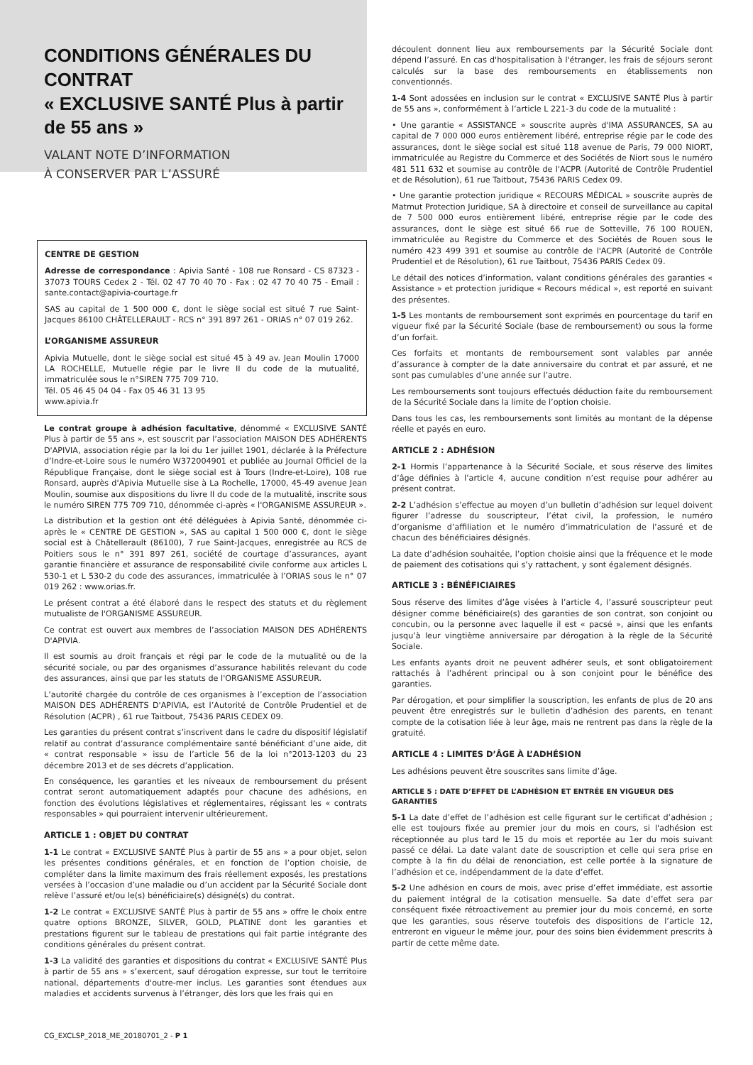CONDITIONS GÉNÉRALES DU CONTRAT
« EXCLUSIVE SANTÉ Plus à partir de 55 ans »
VALANT NOTE D’INFORMATION
À CONSERVER PAR L’ASSURÉ
CENTRE DE GESTION
Adresse de correspondance : Apivia Santé - 108 rue Ronsard - CS 87323 - 37073 TOURS Cedex 2 - Tél. 02 47 70 40 70 - Fax : 02 47 70 40 75 - Email : sante.contact@apivia-courtage.fr
SAS au capital de 1 500 000 €, dont le siège social est situé 7 rue Saint-Jacques 86100 CHÂTELLERAULT - RCS n° 391 897 261 - ORIAS n° 07 019 262.
L’ORGANISME ASSUREUR
Apivia Mutuelle, dont le siège social est situé 45 à 49 av. Jean Moulin 17000 LA ROCHELLE, Mutuelle régie par le livre II du code de la mutualité, immatriculée sous le n°SIREN 775 709 710.
Tél. 05 46 45 04 04 - Fax 05 46 31 13 95
www.apivia.fr
Le contrat groupe à adhésion facultative, dénommé « EXCLUSIVE SANTÉ Plus à partir de 55 ans », est souscrit par l’association MAISON DES ADHÉRENTS D'APIVIA, association régie par la loi du 1er juillet 1901, déclarée à la Préfecture d’Indre-et-Loire sous le numéro W372004901 et publiée au Journal Officiel de la République Française, dont le siège social est à Tours (Indre-et-Loire), 108 rue Ronsard, auprès d'Apivia Mutuelle sise à La Rochelle, 17000, 45-49 avenue Jean Moulin, soumise aux dispositions du livre II du code de la mutualité, inscrite sous le numéro SIREN 775 709 710, dénommée ci-après « l'ORGANISME ASSUREUR ».
La distribution et la gestion ont été déléguées à Apivia Santé, dénommée ci-après le « CENTRE DE GESTION », SAS au capital 1 500 000 €, dont le siège social est à Châtellerault (86100), 7 rue Saint-Jacques, enregistrée au RCS de Poitiers sous le n° 391 897 261, société de courtage d’assurances, ayant garantie financière et assurance de responsabilité civile conforme aux articles L 530-1 et L 530-2 du code des assurances, immatriculée à l’ORIAS sous le n° 07 019 262 : www.orias.fr.
Le présent contrat a été élaboré dans le respect des statuts et du règlement mutualiste de l'ORGANISME ASSUREUR.
Ce contrat est ouvert aux membres de l’association MAISON DES ADHÉRENTS D'APIVIA.
Il est soumis au droit français et régi par le code de la mutualité ou de la sécurité sociale, ou par des organismes d’assurance habilités relevant du code des assurances, ainsi que par les statuts de l'ORGANISME ASSUREUR.
L’autorité chargée du contrôle de ces organismes à l’exception de l’association MAISON DES ADHÉRENTS D'APIVIA, est l’Autorité de Contrôle Prudentiel et de Résolution (ACPR) , 61 rue Taitbout, 75436 PARIS CEDEX 09.
Les garanties du présent contrat s’inscrivent dans le cadre du dispositif législatif relatif au contrat d’assurance complémentaire santé bénéficiant d’une aide, dit « contrat responsable » issu de l’article 56 de la loi n°2013-1203 du 23 décembre 2013 et de ses décrets d’application.
En conséquence, les garanties et les niveaux de remboursement du présent contrat seront automatiquement adaptés pour chacune des adhésions, en fonction des évolutions législatives et réglementaires, régissant les « contrats responsables » qui pourraient intervenir ultérieurement.
ARTICLE 1 : OBJET DU CONTRAT
1-1 Le contrat « EXCLUSIVE SANTÉ Plus à partir de 55 ans » a pour objet, selon les présentes conditions générales, et en fonction de l’option choisie, de compléter dans la limite maximum des frais réellement exposés, les prestations versées à l’occasion d’une maladie ou d’un accident par la Sécurité Sociale dont relève l’assuré et/ou le(s) bénéficiaire(s) désigné(s) du contrat.
1-2 Le contrat « EXCLUSIVE SANTÉ Plus à partir de 55 ans » offre le choix entre quatre options BRONZE, SILVER, GOLD, PLATINE dont les garanties et prestations figurent sur le tableau de prestations qui fait partie intégrante des conditions générales du présent contrat.
1-3 La validité des garanties et dispositions du contrat « EXCLUSIVE SANTÉ Plus à partir de 55 ans » s’exercent, sauf dérogation expresse, sur tout le territoire national, départements d'outre-mer inclus. Les garanties sont étendues aux maladies et accidents survenus à l’étranger, dès lors que les frais qui en
découlent donnent lieu aux remboursements par la Sécurité Sociale dont dépend l’assuré. En cas d'hospitalisation à l'étranger, les frais de séjours seront calculés sur la base des remboursements en établissements non conventionnés.
1-4 Sont adossées en inclusion sur le contrat « EXCLUSIVE SANTÉ Plus à partir de 55 ans », conformément à l’article L 221-3 du code de la mutualité :
• Une garantie « ASSISTANCE » souscrite auprès d'IMA ASSURANCES, SA au capital de 7 000 000 euros entièrement libéré, entreprise régie par le code des assurances, dont le siège social est situé 118 avenue de Paris, 79 000 NIORT, immatriculée au Registre du Commerce et des Sociétés de Niort sous le numéro 481 511 632 et soumise au contrôle de l'ACPR (Autorité de Contrôle Prudentiel et de Résolution), 61 rue Taitbout, 75436 PARIS Cedex 09.
• Une garantie protection juridique « RECOURS MÉDICAL » souscrite auprès de Matmut Protection Juridique, SA à directoire et conseil de surveillance au capital de 7 500 000 euros entièrement libéré, entreprise régie par le code des assurances, dont le siège est situé 66 rue de Sotteville, 76 100 ROUEN, immatriculée au Registre du Commerce et des Sociétés de Rouen sous le numéro 423 499 391 et soumise au contrôle de l'ACPR (Autorité de Contrôle Prudentiel et de Résolution), 61 rue Taitbout, 75436 PARIS Cedex 09.
Le détail des notices d’information, valant conditions générales des garanties « Assistance » et protection juridique « Recours médical », est reporté en suivant des présentes.
1-5 Les montants de remboursement sont exprimés en pourcentage du tarif en vigueur fixé par la Sécurité Sociale (base de remboursement) ou sous la forme d’un forfait.
Ces forfaits et montants de remboursement sont valables par année d’assurance à compter de la date anniversaire du contrat et par assuré, et ne sont pas cumulables d’une année sur l’autre.
Les remboursements sont toujours effectués déduction faite du remboursement de la Sécurité Sociale dans la limite de l’option choisie.
Dans tous les cas, les remboursements sont limités au montant de la dépense réelle et payés en euro.
ARTICLE 2 : ADHÉSION
2-1 Hormis l’appartenance à la Sécurité Sociale, et sous réserve des limites d’âge définies à l’article 4, aucune condition n’est requise pour adhérer au présent contrat.
2-2 L’adhésion s’effectue au moyen d’un bulletin d’adhésion sur lequel doivent figurer l’adresse du souscripteur, l’état civil, la profession, le numéro d’organisme d’affiliation et le numéro d’immatriculation de l’assuré et de chacun des bénéficiaires désignés.
La date d’adhésion souhaitée, l’option choisie ainsi que la fréquence et le mode de paiement des cotisations qui s’y rattachent, y sont également désignés.
ARTICLE 3 : BÉNÉFICIAIRES
Sous réserve des limites d’âge visées à l’article 4, l’assuré souscripteur peut désigner comme bénéficiaire(s) des garanties de son contrat, son conjoint ou concubin, ou la personne avec laquelle il est « pacsé », ainsi que les enfants jusqu’à leur vingtième anniversaire par dérogation à la règle de la Sécurité Sociale.
Les enfants ayants droit ne peuvent adhérer seuls, et sont obligatoirement rattachés à l’adhérent principal ou à son conjoint pour le bénéfice des garanties.
Par dérogation, et pour simplifier la souscription, les enfants de plus de 20 ans peuvent être enregistrés sur le bulletin d’adhésion des parents, en tenant compte de la cotisation liée à leur âge, mais ne rentrent pas dans la règle de la gratuité.
ARTICLE 4 : LIMITES D’ÂGE À L’ADHÉSION
Les adhésions peuvent être souscrites sans limite d’âge.
ARTICLE 5 : DATE D’EFFET DE L’ADHÉSION ET ENTRÉE EN VIGUEUR DES GARANTIES
5-1 La date d’effet de l’adhésion est celle figurant sur le certificat d’adhésion ; elle est toujours fixée au premier jour du mois en cours, si l'adhésion est réceptionnée au plus tard le 15 du mois et reportée au 1er du mois suivant passé ce délai. La date valant date de souscription et celle qui sera prise en compte à la fin du délai de renonciation, est celle portée à la signature de l’adhésion et ce, indépendamment de la date d’effet.
5-2 Une adhésion en cours de mois, avec prise d’effet immédiate, est assortie du paiement intégral de la cotisation mensuelle. Sa date d’effet sera par conséquent fixée rétroactivement au premier jour du mois concerné, en sorte que les garanties, sous réserve toutefois des dispositions de l’article 12, entreront en vigueur le même jour, pour des soins bien évidemment prescrits à partir de cette même date.
CG_EXCLSP_2018_ME_20180701_2 - P 1